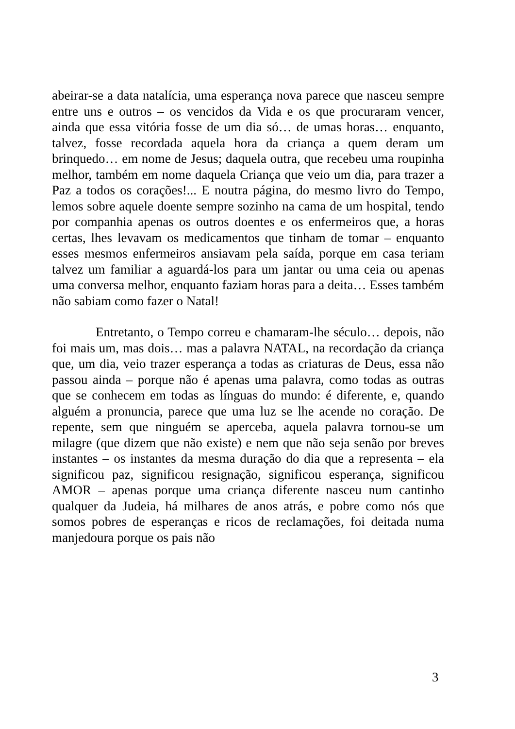abeirar-se a data natalícia, uma esperança nova parece que nasceu sempre entre uns e outros – os vencidos da Vida e os que procuraram vencer, ainda que essa vitória fosse de um dia só… de umas horas… enquanto, talvez, fosse recordada aquela hora da criança a quem deram um brinquedo… em nome de Jesus; daquela outra, que recebeu uma roupinha melhor, também em nome daquela Criança que veio um dia, para trazer a Paz a todos os corações!... E noutra página, do mesmo livro do Tempo, lemos sobre aquele doente sempre sozinho na cama de um hospital, tendo por companhia apenas os outros doentes e os enfermeiros que, a horas certas, lhes levavam os medicamentos que tinham de tomar – enquanto esses mesmos enfermeiros ansiavam pela saída, porque em casa teriam talvez um familiar a aguardá-los para um jantar ou uma ceia ou apenas uma conversa melhor, enquanto faziam horas para a deita… Esses também não sabiam como fazer o Natal!
Entretanto, o Tempo correu e chamaram-lhe século… depois, não foi mais um, mas dois… mas a palavra NATAL, na recordação da criança que, um dia, veio trazer esperança a todas as criaturas de Deus, essa não passou ainda – porque não é apenas uma palavra, como todas as outras que se conhecem em todas as línguas do mundo: é diferente, e, quando alguém a pronuncia, parece que uma luz se lhe acende no coração. De repente, sem que ninguém se aperceba, aquela palavra tornou-se um milagre (que dizem que não existe) e nem que não seja senão por breves instantes – os instantes da mesma duração do dia que a representa – ela significou paz, significou resignação, significou esperança, significou AMOR – apenas porque uma criança diferente nasceu num cantinho qualquer da Judeia, há milhares de anos atrás, e pobre como nós que somos pobres de esperanças e ricos de reclamações, foi deitada numa manjedoura porque os pais não
3